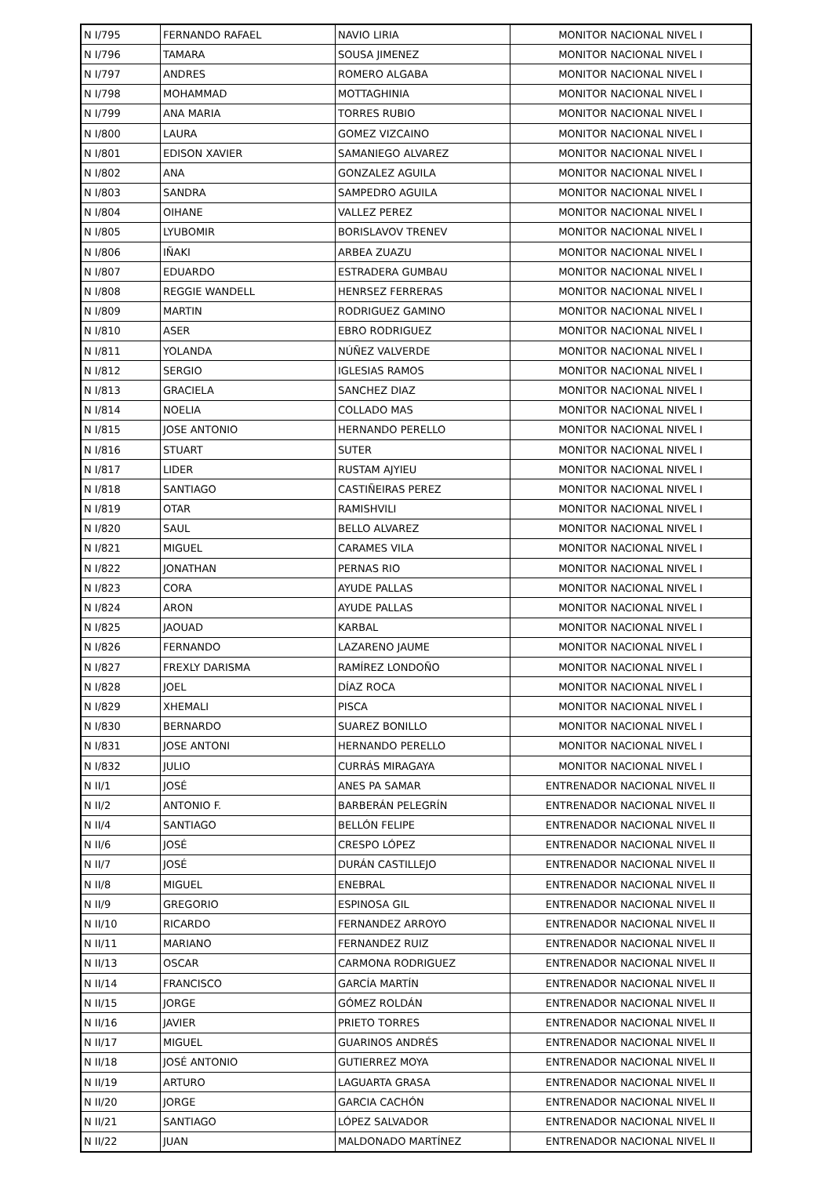| N I/795 | FERNANDO RAFAEL | NAVIO LIRIA | MONITOR NACIONAL NIVEL I |
| N I/796 | TAMARA | SOUSA JIMENEZ | MONITOR NACIONAL NIVEL I |
| N I/797 | ANDRES | ROMERO ALGABA | MONITOR NACIONAL NIVEL I |
| N I/798 | MOHAMMAD | MOTTAGHINIA | MONITOR NACIONAL NIVEL I |
| N I/799 | ANA MARIA | TORRES RUBIO | MONITOR NACIONAL NIVEL I |
| N I/800 | LAURA | GOMEZ VIZCAINO | MONITOR NACIONAL NIVEL I |
| N I/801 | EDISON XAVIER | SAMANIEGO ALVAREZ | MONITOR NACIONAL NIVEL I |
| N I/802 | ANA | GONZALEZ AGUILA | MONITOR NACIONAL NIVEL I |
| N I/803 | SANDRA | SAMPEDRO AGUILA | MONITOR NACIONAL NIVEL I |
| N I/804 | OIHANE | VALLEZ PEREZ | MONITOR NACIONAL NIVEL I |
| N I/805 | LYUBOMIR | BORISLAVOV TRENEV | MONITOR NACIONAL NIVEL I |
| N I/806 | IÑAKI | ARBEA ZUAZU | MONITOR NACIONAL NIVEL I |
| N I/807 | EDUARDO | ESTRADERA GUMBAU | MONITOR NACIONAL NIVEL I |
| N I/808 | REGGIE WANDELL | HENRSEZ FERRERAS | MONITOR NACIONAL NIVEL I |
| N I/809 | MARTIN | RODRIGUEZ GAMINO | MONITOR NACIONAL NIVEL I |
| N I/810 | ASER | EBRO RODRIGUEZ | MONITOR NACIONAL NIVEL I |
| N I/811 | YOLANDA | NÚÑEZ VALVERDE | MONITOR NACIONAL NIVEL I |
| N I/812 | SERGIO | IGLESIAS RAMOS | MONITOR NACIONAL NIVEL I |
| N I/813 | GRACIELA | SANCHEZ DIAZ | MONITOR NACIONAL NIVEL I |
| N I/814 | NOELIA | COLLADO MAS | MONITOR NACIONAL NIVEL I |
| N I/815 | JOSE ANTONIO | HERNANDO PERELLO | MONITOR NACIONAL NIVEL I |
| N I/816 | STUART | SUTER | MONITOR NACIONAL NIVEL I |
| N I/817 | LIDER | RUSTAM AJYIEU | MONITOR NACIONAL NIVEL I |
| N I/818 | SANTIAGO | CASTIÑEIRAS PEREZ | MONITOR NACIONAL NIVEL I |
| N I/819 | OTAR | RAMISHVILI | MONITOR NACIONAL NIVEL I |
| N I/820 | SAUL | BELLO ALVAREZ | MONITOR NACIONAL NIVEL I |
| N I/821 | MIGUEL | CARAMES VILA | MONITOR NACIONAL NIVEL I |
| N I/822 | JONATHAN | PERNAS RIO | MONITOR NACIONAL NIVEL I |
| N I/823 | CORA | AYUDE PALLAS | MONITOR NACIONAL NIVEL I |
| N I/824 | ARON | AYUDE PALLAS | MONITOR NACIONAL NIVEL I |
| N I/825 | JAOUAD | KARBAL | MONITOR NACIONAL NIVEL I |
| N I/826 | FERNANDO | LAZARENO JAUME | MONITOR NACIONAL NIVEL I |
| N I/827 | FREXLY DARISMA | RAMÍREZ LONDOÑO | MONITOR NACIONAL NIVEL I |
| N I/828 | JOEL | DÍAZ ROCA | MONITOR NACIONAL NIVEL I |
| N I/829 | XHEMALI | PISCA | MONITOR NACIONAL NIVEL I |
| N I/830 | BERNARDO | SUAREZ BONILLO | MONITOR NACIONAL NIVEL I |
| N I/831 | JOSE ANTONI | HERNANDO PERELLO | MONITOR NACIONAL NIVEL I |
| N I/832 | JULIO | CURRÁS MIRAGAYA | MONITOR NACIONAL NIVEL I |
| N II/1 | JOSÉ | ANES PA SAMAR | ENTRENADOR NACIONAL NIVEL II |
| N II/2 | ANTONIO F. | BARBERÁN PELEGRÍN | ENTRENADOR NACIONAL NIVEL II |
| N II/4 | SANTIAGO | BELLÓN FELIPE | ENTRENADOR NACIONAL NIVEL II |
| N II/6 | JOSÉ | CRESPO LÓPEZ | ENTRENADOR NACIONAL NIVEL II |
| N II/7 | JOSÉ | DURÁN CASTILLEJO | ENTRENADOR NACIONAL NIVEL II |
| N II/8 | MIGUEL | ENEBRAL | ENTRENADOR NACIONAL NIVEL II |
| N II/9 | GREGORIO | ESPINOSA GIL | ENTRENADOR NACIONAL NIVEL II |
| N II/10 | RICARDO | FERNANDEZ ARROYO | ENTRENADOR NACIONAL NIVEL II |
| N II/11 | MARIANO | FERNANDEZ RUIZ | ENTRENADOR NACIONAL NIVEL II |
| N II/13 | OSCAR | CARMONA RODRIGUEZ | ENTRENADOR NACIONAL NIVEL II |
| N II/14 | FRANCISCO | GARCÍA MARTÍN | ENTRENADOR NACIONAL NIVEL II |
| N II/15 | JORGE | GÓMEZ ROLDÁN | ENTRENADOR NACIONAL NIVEL II |
| N II/16 | JAVIER | PRIETO TORRES | ENTRENADOR NACIONAL NIVEL II |
| N II/17 | MIGUEL | GUARINOS ANDRÉS | ENTRENADOR NACIONAL NIVEL II |
| N II/18 | JOSÉ ANTONIO | GUTIERREZ MOYA | ENTRENADOR NACIONAL NIVEL II |
| N II/19 | ARTURO | LAGUARTA GRASA | ENTRENADOR NACIONAL NIVEL II |
| N II/20 | JORGE | GARCIA CACHÓN | ENTRENADOR NACIONAL NIVEL II |
| N II/21 | SANTIAGO | LÓPEZ SALVADOR | ENTRENADOR NACIONAL NIVEL II |
| N II/22 | JUAN | MALDONADO MARTÍNEZ | ENTRENADOR NACIONAL NIVEL II |